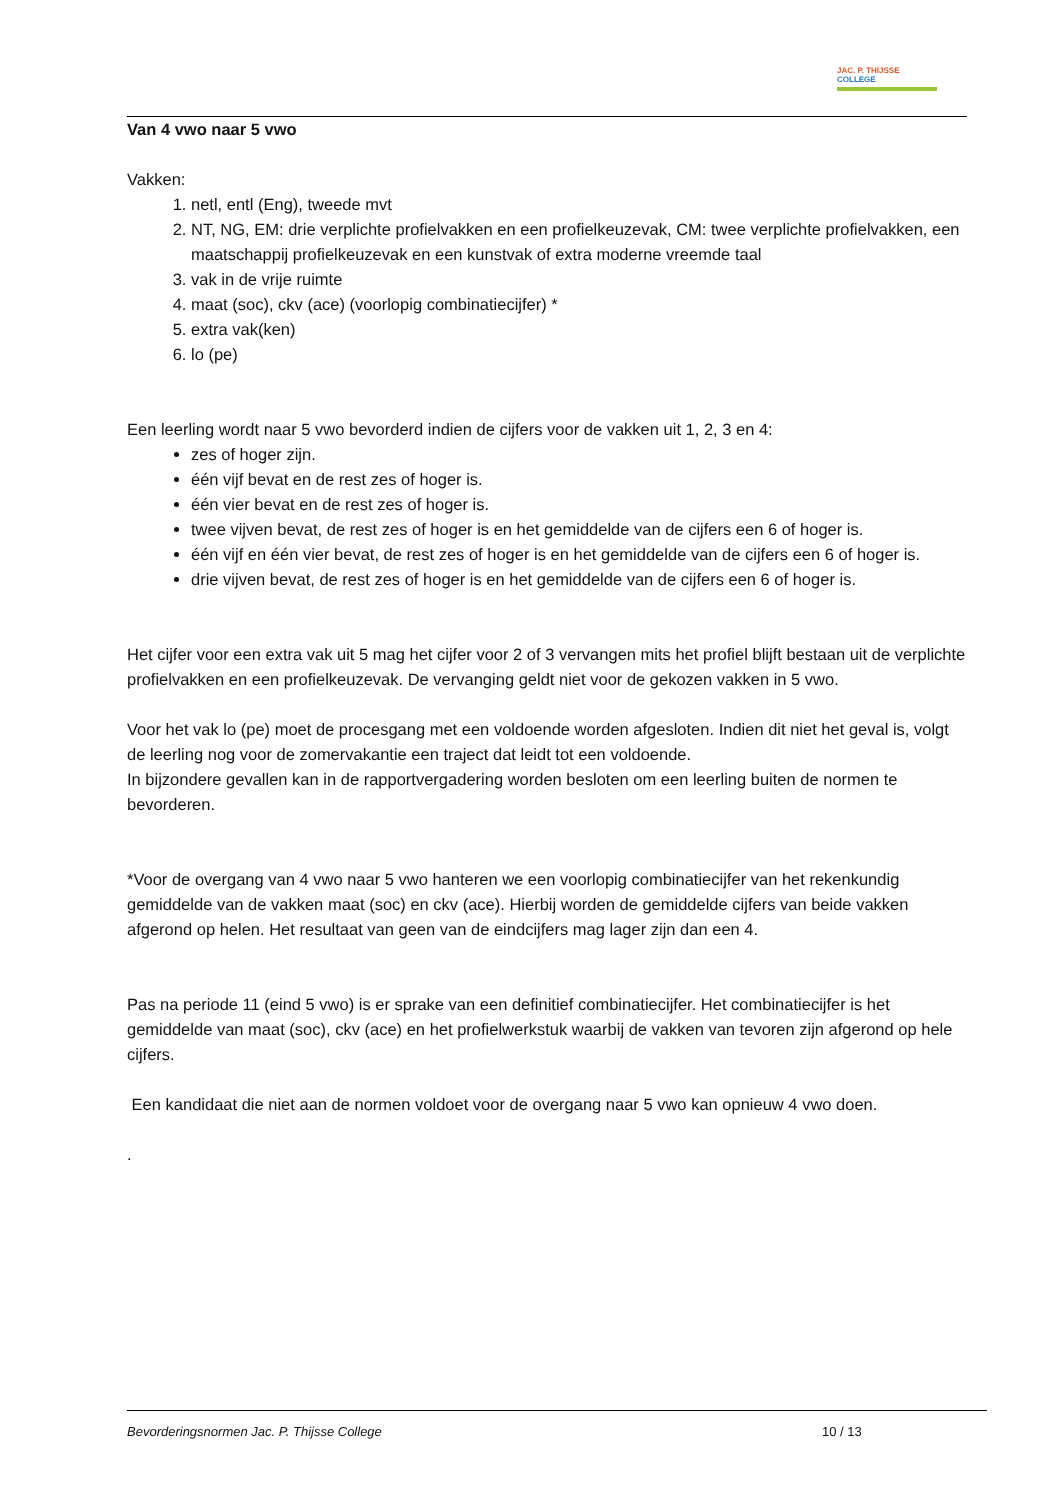JAC. P. THIJSSE
COLLEGE
Van 4 vwo naar 5 vwo
Vakken:
1. netl, entl (Eng), tweede mvt
2. NT, NG, EM: drie verplichte profielvakken en een profielkeuzevak, CM: twee verplichte profielvakken, een maatschappij profielkeuzevak en een kunstvak of extra moderne vreemde taal
3. vak in de vrije ruimte
4. maat (soc), ckv (ace) (voorlopig combinatiecijfer) *
5. extra vak(ken)
6. lo (pe)
Een leerling wordt naar 5 vwo bevorderd indien de cijfers voor de vakken uit 1, 2, 3 en 4:
zes of hoger zijn.
één vijf bevat en de rest zes of hoger is.
één vier bevat en de rest zes of hoger is.
twee vijven bevat, de rest zes of hoger is en het gemiddelde van de cijfers een 6 of hoger is.
één vijf en één vier bevat, de rest zes of hoger is en het gemiddelde van de cijfers een 6 of hoger is.
drie vijven bevat, de rest zes of hoger is en het gemiddelde van de cijfers een 6 of hoger is.
Het cijfer voor een extra vak uit 5 mag het cijfer voor 2 of 3 vervangen mits het profiel blijft bestaan uit de verplichte profielvakken en een profielkeuzevak. De vervanging geldt niet voor de gekozen vakken in 5 vwo.
Voor het vak lo (pe) moet de procesgang met een voldoende worden afgesloten. Indien dit niet het geval is, volgt de leerling nog voor de zomervakantie een traject dat leidt tot een voldoende.
In bijzondere gevallen kan in de rapportvergadering worden besloten om een leerling buiten de normen te bevorderen.
*Voor de overgang van 4 vwo naar 5 vwo hanteren we een voorlopig combinatiecijfer van het rekenkundig gemiddelde van de vakken maat (soc) en ckv (ace). Hierbij worden de gemiddelde cijfers van beide vakken afgerond op helen. Het resultaat van geen van de eindcijfers mag lager zijn dan een 4.
Pas na periode 11 (eind 5 vwo) is er sprake van een definitief combinatiecijfer. Het combinatiecijfer is het gemiddelde van maat (soc), ckv (ace) en het profielwerkstuk waarbij de vakken van tevoren zijn afgerond op hele cijfers.
Een kandidaat die niet aan de normen voldoet voor de overgang naar 5 vwo kan opnieuw 4 vwo doen.
.
Bevorderingsnormen Jac. P. Thijsse College 10 / 13